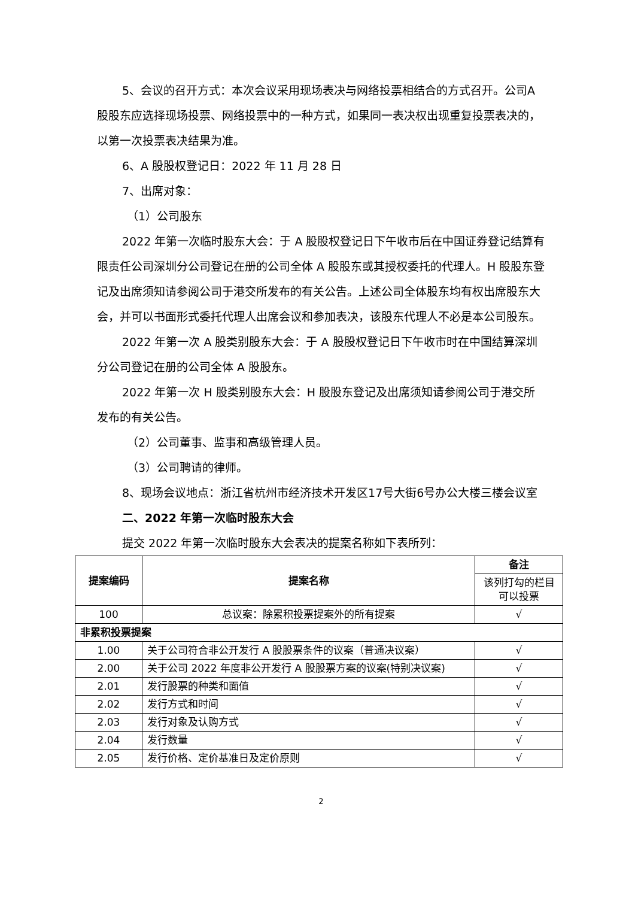5、会议的召开方式：本次会议采用现场表决与网络投票相结合的方式召开。公司A股股东应选择现场投票、网络投票中的一种方式，如果同一表决权出现重复投票表决的，以第一次投票表决结果为准。
6、A 股股权登记日：2022 年 11 月 28 日
7、出席对象：
（1）公司股东
2022 年第一次临时股东大会：于 A 股股权登记日下午收市后在中国证券登记结算有限责任公司深圳分公司登记在册的公司全体 A 股股东或其授权委托的代理人。H 股股东登记及出席须知请参阅公司于港交所发布的有关公告。上述公司全体股东均有权出席股东大会，并可以书面形式委托代理人出席会议和参加表决，该股东代理人不必是本公司股东。
2022 年第一次 A 股类别股东大会：于 A 股股权登记日下午收市时在中国结算深圳分公司登记在册的公司全体 A 股股东。
2022 年第一次 H 股类别股东大会：H 股股东登记及出席须知请参阅公司于港交所发布的有关公告。
（2）公司董事、监事和高级管理人员。
（3）公司聘请的律师。
8、现场会议地点：浙江省杭州市经济技术开发区17号大街6号办公大楼三楼会议室
二、2022 年第一次临时股东大会
提交 2022 年第一次临时股东大会表决的提案名称如下表所列：
| 提案编码 | 提案名称 | 备注 |
| --- | --- | --- |
| | | 该列打勾的栏目可以投票 |
| 100 | 总议案：除累积投票提案外的所有提案 | √ |
| 非累积投票提案 | | |
| 1.00 | 关于公司符合非公开发行 A 股股票条件的议案（普通决议案） | √ |
| 2.00 | 关于公司 2022 年度非公开发行 A 股股票方案的议案(特别决议案) | √ |
| 2.01 | 发行股票的种类和面值 | √ |
| 2.02 | 发行方式和时间 | √ |
| 2.03 | 发行对象及认购方式 | √ |
| 2.04 | 发行数量 | √ |
| 2.05 | 发行价格、定价基准日及定价原则 | √ |
2